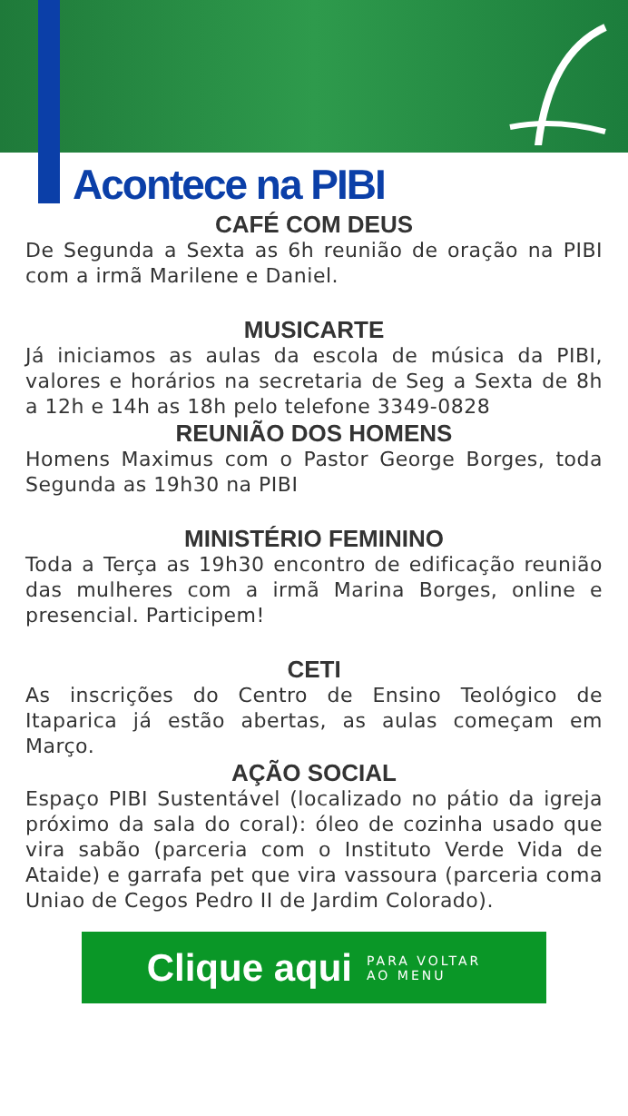Acontece na PIBI
CAFÉ COM DEUS
De Segunda a Sexta as 6h reunião de oração na PIBI com a irmã Marilene e Daniel.
MUSICARTE
Já iniciamos as aulas da escola de música da PIBI, valores e horários na secretaria de Seg a Sexta de 8h a 12h e 14h as 18h pelo telefone 3349-0828
REUNIÃO DOS HOMENS
Homens Maximus com o Pastor George Borges, toda Segunda as 19h30 na PIBI
MINISTÉRIO FEMININO
Toda a Terça as 19h30 encontro de edificação reunião das mulheres com a irmã Marina Borges, online e presencial. Participem!
CETI
As inscrições do Centro de Ensino Teológico de Itaparica já estão abertas, as aulas começam em Março.
AÇÃO SOCIAL
Espaço PIBI Sustentável (localizado no pátio da igreja próximo da sala do coral): óleo de cozinha usado que vira sabão (parceria com o Instituto Verde Vida de Ataide) e garrafa pet que vira vassoura (parceria coma Uniao de Cegos Pedro II de Jardim Colorado).
Clique aqui PARA VOLTAR
AO MENU